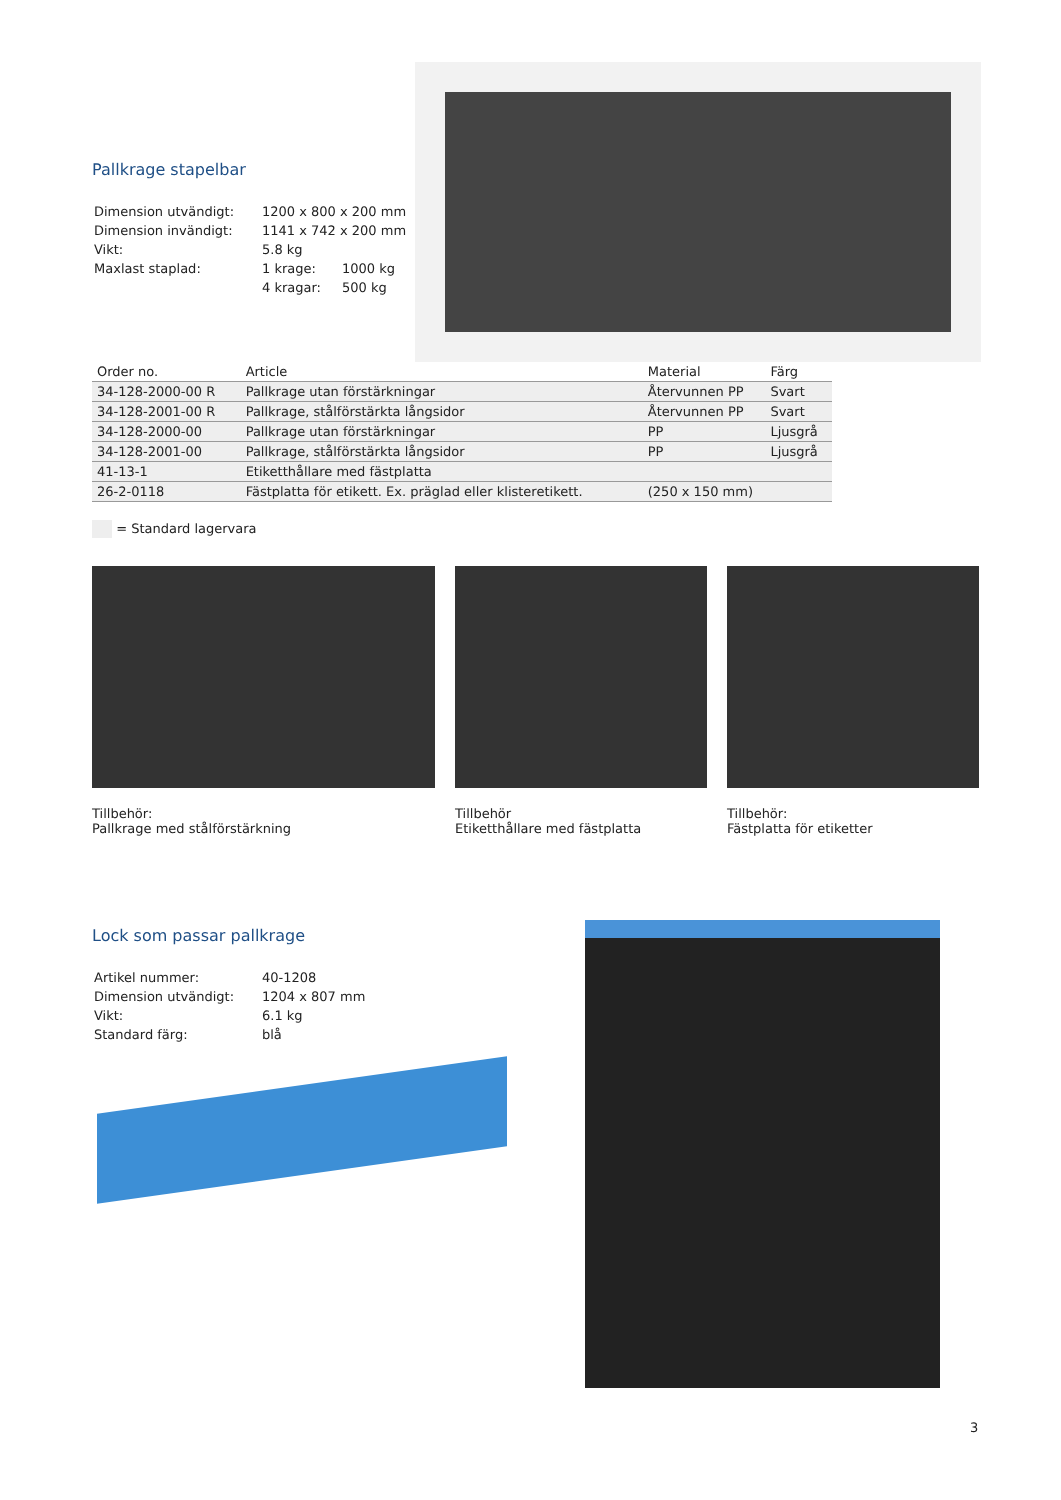Pallkrage stapelbar
| Dimension utvändigt: | 1200 x 800 x 200 mm | |
| Dimension invändigt: | 1141 x 742 x 200 mm | |
| Vikt: | 5.8 kg | |
| Maxlast staplad: | 1 krage: | 1000 kg |
| | 4 kragar: | 500 kg |
| Order no. | Article | Material | Färg |
| --- | --- | --- | --- |
| 34-128-2000-00 R | Pallkrage utan förstärkningar | Återvunnen PP | Svart |
| 34-128-2001-00 R | Pallkrage, stålförstärkta långsidor | Återvunnen PP | Svart |
| 34-128-2000-00 | Pallkrage utan förstärkningar | PP | Ljusgrå |
| 34-128-2001-00 | Pallkrage, stålförstärkta långsidor | PP | Ljusgrå |
| 41-13-1 | Etiketthållare med fästplatta | | |
| 26-2-0118 | Fästplatta för etikett. Ex. präglad eller klisteretikett. | (250 x 150 mm) | |
= Standard lagervara
Tillbehör:
Pallkrage med stålförstärkning
Tillbehör
Etiketthållare med fästplatta
Tillbehör:
Fästplatta för etiketter
Lock som passar pallkrage
| Artikel nummer: | 40-1208 |
| Dimension utvändigt: | 1204 x 807 mm |
| Vikt: | 6.1 kg |
| Standard färg: | blå |
3